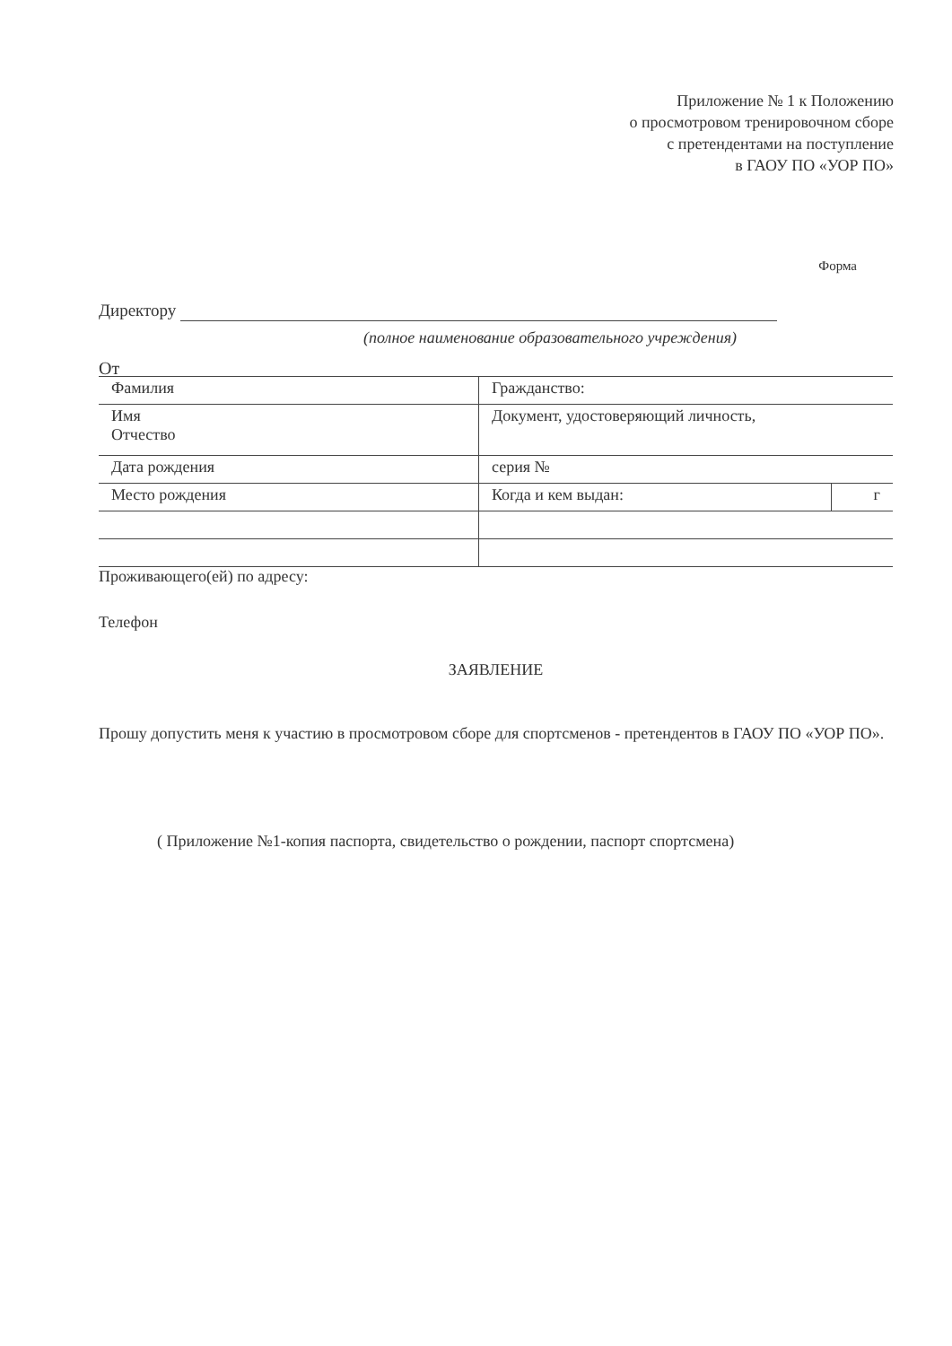Приложение № 1 к Положению
о просмотровом тренировочном сборе
с претендентами на поступление
в ГАОУ ПО «УОР ПО»
Форма
Директору
(полное наименование образовательного учреждения)
От
| Фамилия | Гражданство: | |
| Имя Отчество | Документ, удостоверяющий личность, | |
| Дата рождения | серия № | |
| Место рождения | Когда и кем выдан: | г |
Проживающего(ей) по адресу:
Телефон
ЗАЯВЛЕНИЕ
Прошу допустить меня к участию в просмотровом сборе для спортсменов - претендентов в ГАОУ ПО «УОР ПО».
( Приложение №1-копия паспорта, свидетельство о рождении, паспорт спортсмена)